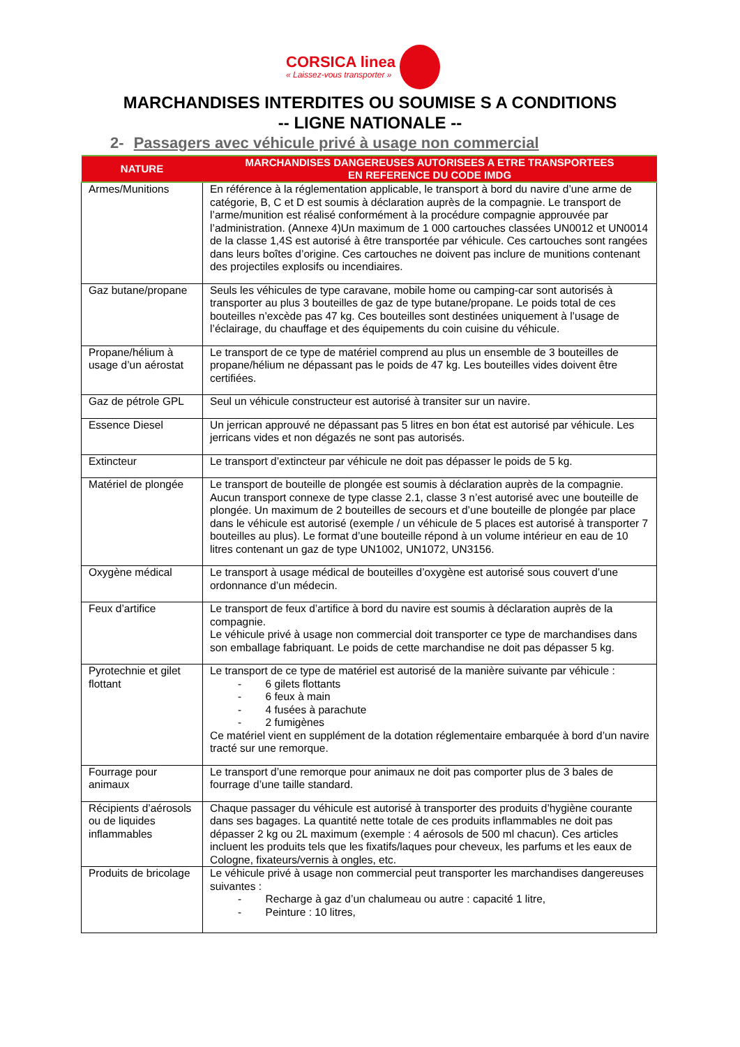CORSICA linea
« Laissez-vous transporter »
MARCHANDISES INTERDITES OU SOUMISE S A CONDITIONS
-- LIGNE NATIONALE --
2- Passagers avec véhicule privé à usage non commercial
| NATURE | MARCHANDISES DANGEREUSES AUTORISEES A ETRE TRANSPORTEES EN REFERENCE DU CODE IMDG |
| --- | --- |
| Armes/Munitions | En référence à la réglementation applicable, le transport à bord du navire d’une arme de catégorie, B, C et D est soumis à déclaration auprès de la compagnie. Le transport de l’arme/munition est réalisé conformément à la procédure compagnie approuvée par l’administration. (Annexe 4)Un maximum de 1 000 cartouches classées UN0012 et UN0014 de la classe 1,4S est autorisé à être transportée par véhicule. Ces cartouches sont rangées dans leurs boîtes d’origine. Ces cartouches ne doivent pas inclure de munitions contenant des projectiles explosifs ou incendiaires. |
| Gaz butane/propane | Seuls les véhicules de type caravane, mobile home ou camping-car sont autorisés à transporter au plus 3 bouteilles de gaz de type butane/propane. Le poids total de ces bouteilles n’excède pas 47 kg. Ces bouteilles sont destinées uniquement à l’usage de l’éclairage, du chauffage et des équipements du coin cuisine du véhicule. |
| Propane/hélium à usage d’un aérostat | Le transport de ce type de matériel comprend au plus un ensemble de 3 bouteilles de propane/hélium ne dépassant pas le poids de 47 kg. Les bouteilles vides doivent être certifiées. |
| Gaz de pétrole GPL | Seul un véhicule constructeur est autorisé à transiter sur un navire. |
| Essence Diesel | Un jerrican approuvé ne dépassant pas 5 litres en bon état est autorisé par véhicule. Les jerricans vides et non dégazés ne sont pas autorisés. |
| Extincteur | Le transport d’extincteur par véhicule ne doit pas dépasser le poids de 5 kg. |
| Matériel de plongée | Le transport de bouteille de plongée est soumis à déclaration auprès de la compagnie. Aucun transport connexe de type classe 2.1, classe 3 n’est autorisé avec une bouteille de plongée. Un maximum de 2 bouteilles de secours et d’une bouteille de plongée par place dans le véhicule est autorisé (exemple / un véhicule de 5 places est autorisé à transporter 7 bouteilles au plus). Le format d’une bouteille répond à un volume intérieur en eau de 10 litres contenant un gaz de type UN1002, UN1072, UN3156. |
| Oxygène médical | Le transport à usage médical de bouteilles d’oxygène est autorisé sous couvert d’une ordonnance d’un médecin. |
| Feux d’artifice | Le transport de feux d’artifice à bord du navire est soumis à déclaration auprès de la compagnie. Le véhicule privé à usage non commercial doit transporter ce type de marchandises dans son emballage fabriquant. Le poids de cette marchandise ne doit pas dépasser 5 kg. |
| Pyrotechnie et gilet flottant | Le transport de ce type de matériel est autorisé de la manière suivante par véhicule : - 6 gilets flottants - 6 feux à main - 4 fusées à parachute - 2 fumigènes Ce matériel vient en supplément de la dotation réglementaire embarquée à bord d’un navire tracté sur une remorque. |
| Fourrage pour animaux | Le transport d’une remorque pour animaux ne doit pas comporter plus de 3 bales de fourrage d’une taille standard. |
| Récipients d’aérosols ou de liquides inflammables | Chaque passager du véhicule est autorisé à transporter des produits d’hygiène courante dans ses bagages. La quantité nette totale de ces produits inflammables ne doit pas dépasser 2 kg ou 2L maximum (exemple : 4 aérosols de 500 ml chacun). Ces articles incluent les produits tels que les fixatifs/laques pour cheveux, les parfums et les eaux de Cologne, fixateurs/vernis à ongles, etc. |
| Produits de bricolage | Le véhicule privé à usage non commercial peut transporter les marchandises dangereuses suivantes : - Recharge à gaz d’un chalumeau ou autre : capacité 1 litre, - Peinture : 10 litres, |